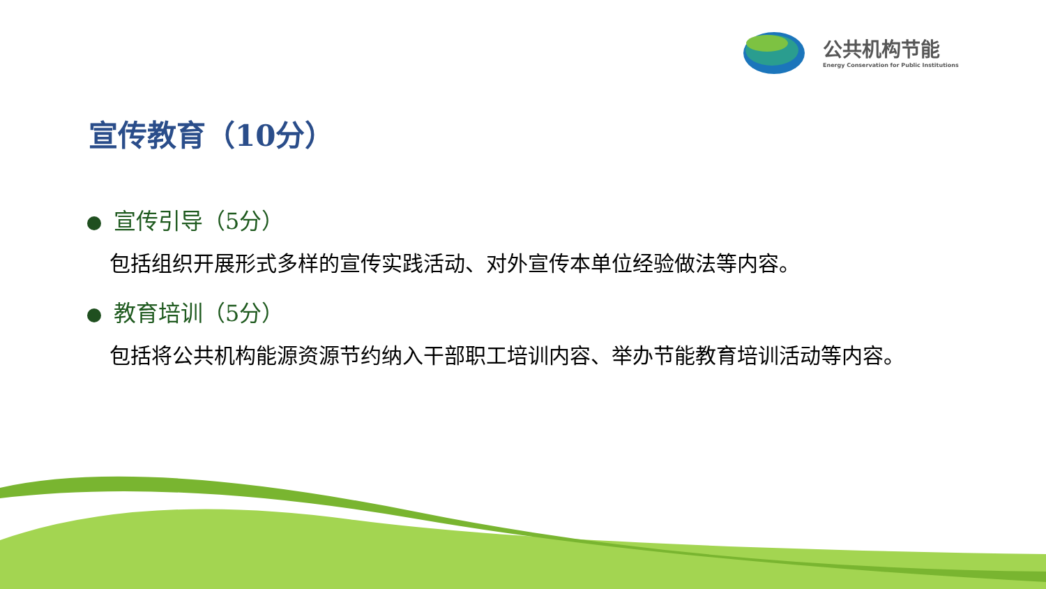公共机构节能
Energy Conservation for Public Institutions
宣传教育（10分）
宣传引导（5分）
包括组织开展形式多样的宣传实践活动、对外宣传本单位经验做法等内容。
教育培训（5分）
包括将公共机构能源资源节约纳入干部职工培训内容、举办节能教育培训活动等内容。